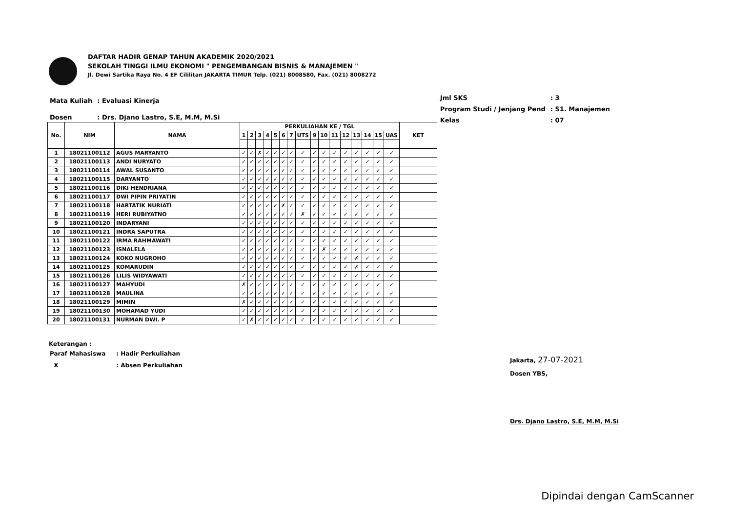DAFTAR HADIR GENAP TAHUN AKADEMIK 2020/2021
SEKOLAH TINGGI ILMU EKONOMI " PENGEMBANGAN BISNIS & MANAJEMEN "
Jl. Dewi Sartika Raya No. 4 EF Cililitan JAKARTA TIMUR Telp. (021) 8008580, Fax. (021) 8008272
| Mata Kuliah | : Evaluasi Kinerja |
| Dosen | : Drs. Djano Lastro, S.E, M.M, M.Si |
| Jml SKS | : 3 |
| Program Studi / Jenjang Pend | : S1. Manajemen |
| Kelas | : 07 |
| No. | NIM | NAMA | PERKULIAHAN KE / TGL | | | | | | | | | | | | | | | | KET |
| --- | --- | --- | --- | --- | --- | --- | --- | --- | --- | --- | --- | --- | --- | --- | --- | --- | --- | --- | --- |
| | | | 1 | 2 | 3 | 4 | 5 | 6 | 7 | UTS | 9 | 10 | 11 | 12 | 13 | 14 | 15 | UAS | |
| 1 | 18021100112 | AGUS MARYANTO | ✓ | ✓ | ✗ | ✓ | ✓ | ✓ | ✓ | ✓ | ✓ | ✓ | ✓ | ✓ | ✓ | ✓ | ✓ | ✓ | |
| 2 | 18021100113 | ANDI NURYATO | ✓ | ✓ | ✓ | ✓ | ✓ | ✓ | ✓ | ✓ | ✓ | ✓ | ✓ | ✓ | ✓ | ✓ | ✓ | ✓ | |
| 3 | 18021100114 | AWAL SUSANTO | ✓ | ✓ | ✓ | ✓ | ✓ | ✓ | ✓ | ✓ | ✓ | ✓ | ✓ | ✓ | ✓ | ✓ | ✓ | ✓ | |
| 4 | 18021100115 | DARYANTO | ✓ | ✓ | ✓ | ✓ | ✓ | ✓ | ✓ | ✓ | ✓ | ✓ | ✓ | ✓ | ✓ | ✓ | ✓ | ✓ | |
| 5 | 18021100116 | DIKI HENDRIANA | ✓ | ✓ | ✓ | ✓ | ✓ | ✓ | ✓ | ✓ | ✓ | ✓ | ✓ | ✓ | ✓ | ✓ | ✓ | ✓ | |
| 6 | 18021100117 | DWI PIPIN PRIYATIN | ✓ | ✓ | ✓ | ✓ | ✓ | ✓ | ✓ | ✓ | ✓ | ✓ | ✓ | ✓ | ✓ | ✓ | ✓ | ✓ | |
| 7 | 18021100118 | HARTATIK NURIATI | ✓ | ✓ | ✓ | ✓ | ✓ | ✗ | ✓ | ✓ | ✓ | ✓ | ✓ | ✓ | ✓ | ✓ | ✓ | ✓ | |
| 8 | 18021100119 | HERI RUBIYATNO | ✓ | ✓ | ✓ | ✓ | ✓ | ✓ | ✓ | ✗ | ✓ | ✓ | ✓ | ✓ | ✓ | ✓ | ✓ | ✓ | |
| 9 | 18021100120 | INDARYANI | ✓ | ✓ | ✓ | ✓ | ✓ | ✓ | ✓ | ✓ | ✓ | ✓ | ✓ | ✓ | ✓ | ✓ | ✓ | ✓ | |
| 10 | 18021100121 | INDRA SAPUTRA | ✓ | ✓ | ✓ | ✓ | ✓ | ✓ | ✓ | ✓ | ✓ | ✓ | ✓ | ✓ | ✓ | ✓ | ✓ | ✓ | |
| 11 | 18021100122 | IRMA RAHMAWATI | ✓ | ✓ | ✓ | ✓ | ✓ | ✓ | ✓ | ✓ | ✓ | ✓ | ✓ | ✓ | ✓ | ✓ | ✓ | ✓ | |
| 12 | 18021100123 | ISNALELA | ✓ | ✓ | ✓ | ✓ | ✓ | ✓ | ✓ | ✓ | ✓ | ✗ | ✓ | ✓ | ✓ | ✓ | ✓ | ✓ | |
| 13 | 18021100124 | KOKO NUGROHO | ✓ | ✓ | ✓ | ✓ | ✓ | ✓ | ✓ | ✓ | ✓ | ✓ | ✓ | ✓ | ✗ | ✓ | ✓ | ✓ | |
| 14 | 18021100125 | KOMARUDIN | ✓ | ✓ | ✓ | ✓ | ✓ | ✓ | ✓ | ✓ | ✓ | ✓ | ✓ | ✓ | ✗ | ✓ | ✓ | ✓ | |
| 15 | 18021100126 | LILIS WIDYAWATI | ✓ | ✓ | ✓ | ✓ | ✓ | ✓ | ✓ | ✓ | ✓ | ✓ | ✓ | ✓ | ✓ | ✓ | ✓ | ✓ | |
| 16 | 18021100127 | MAHYUDI | ✗ | ✓ | ✓ | ✓ | ✓ | ✓ | ✓ | ✓ | ✓ | ✓ | ✓ | ✓ | ✓ | ✓ | ✓ | ✓ | |
| 17 | 18021100128 | MAULINA | ✓ | ✓ | ✓ | ✓ | ✓ | ✓ | ✓ | ✓ | ✓ | ✓ | ✓ | ✓ | ✓ | ✓ | ✓ | ✓ | |
| 18 | 18021100129 | MIMIN | ✗ | ✓ | ✓ | ✓ | ✓ | ✓ | ✓ | ✓ | ✓ | ✓ | ✓ | ✓ | ✓ | ✓ | ✓ | ✓ | |
| 19 | 18021100130 | MOHAMAD YUDI | ✓ | ✓ | ✓ | ✓ | ✓ | ✓ | ✓ | ✓ | ✓ | ✓ | ✓ | ✓ | ✓ | ✓ | ✓ | ✓ | |
| 20 | 18021100131 | NURMAN DWI. P | ✓ | ✗ | ✓ | ✓ | ✓ | ✓ | ✓ | ✓ | ✓ | ✓ | ✓ | ✓ | ✓ | ✓ | ✓ | ✓ | |
Keterangan :
| Paraf Mahasiswa | : Hadir Perkuliahan |
| X | : Absen Perkuliahan |
Jakarta, 27-07-2021
Dosen YBS,
Drs. Djano Lastro, S.E, M.M, M.Si
Dipindai dengan CamScanner